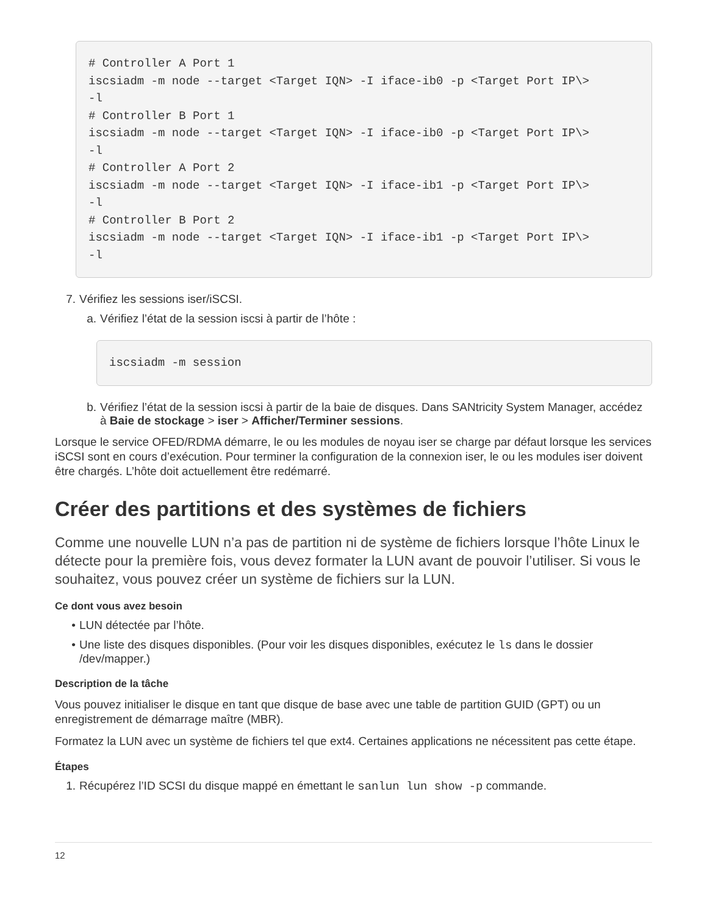# Controller A Port 1
iscsiadm -m node --target <Target IQN> -I iface-ib0 -p <Target Port IP\>
-l
# Controller B Port 1
iscsiadm -m node --target <Target IQN> -I iface-ib0 -p <Target Port IP\>
-l
# Controller A Port 2
iscsiadm -m node --target <Target IQN> -I iface-ib1 -p <Target Port IP\>
-l
# Controller B Port 2
iscsiadm -m node --target <Target IQN> -I iface-ib1 -p <Target Port IP\>
-l
7. Vérifiez les sessions iser/iSCSI.
a. Vérifiez l’état de la session iscsi à partir de l’hôte :
iscsiadm -m session
b. Vérifiez l’état de la session iscsi à partir de la baie de disques. Dans SANtricity System Manager, accédez à Baie de stockage > iser > Afficher/Terminer sessions.
Lorsque le service OFED/RDMA démarre, le ou les modules de noyau iser se charge par défaut lorsque les services iSCSI sont en cours d’exécution. Pour terminer la configuration de la connexion iser, le ou les modules iser doivent être chargés. L’hôte doit actuellement être redémarré.
Créer des partitions et des systèmes de fichiers
Comme une nouvelle LUN n’a pas de partition ni de système de fichiers lorsque l’hôte Linux le détecte pour la première fois, vous devez formater la LUN avant de pouvoir l’utiliser. Si vous le souhaitez, vous pouvez créer un système de fichiers sur la LUN.
Ce dont vous avez besoin
• LUN détectée par l’hôte.
• Une liste des disques disponibles. (Pour voir les disques disponibles, exécutez le ls dans le dossier /dev/mapper.)
Description de la tâche
Vous pouvez initialiser le disque en tant que disque de base avec une table de partition GUID (GPT) ou un enregistrement de démarrage maître (MBR).
Formatez la LUN avec un système de fichiers tel que ext4. Certaines applications ne nécessitent pas cette étape.
Étapes
1. Récupérez l’ID SCSI du disque mappé en émettant le sanlun lun show -p commande.
12